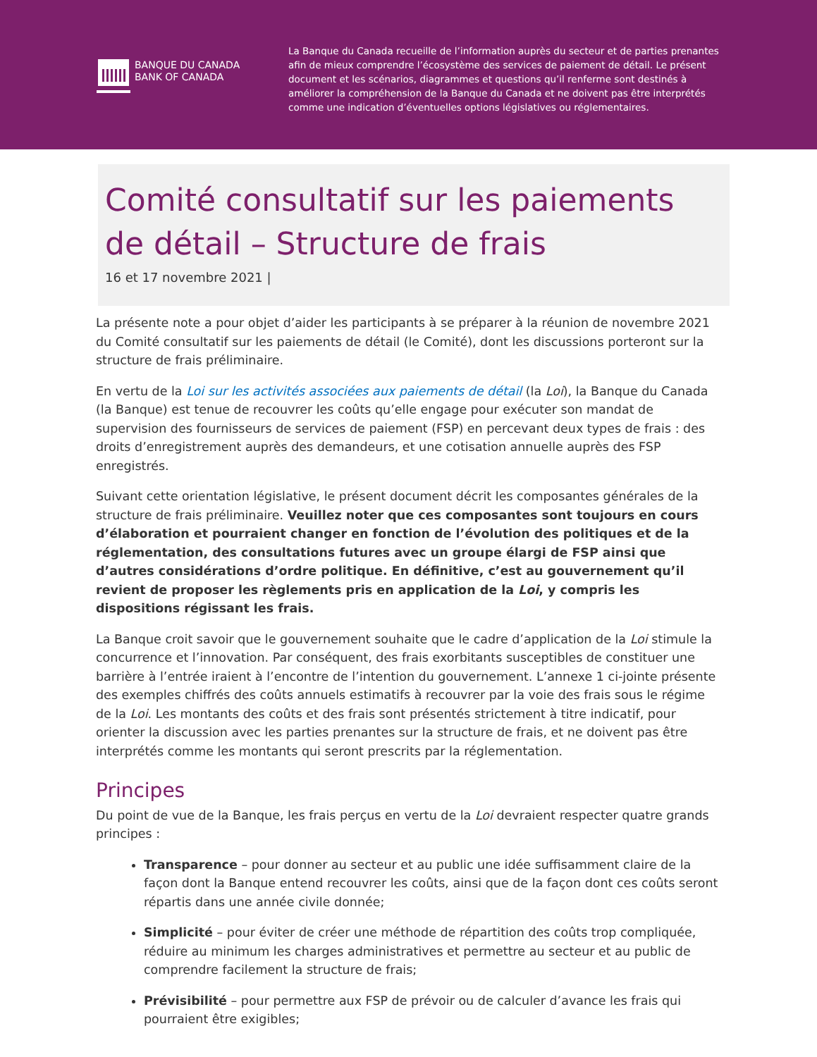BANQUE DU CANADA
BANK OF CANADA
La Banque du Canada recueille de l’information auprès du secteur et de parties prenantes afin de mieux comprendre l’écosystème des services de paiement de détail. Le présent document et les scénarios, diagrammes et questions qu’il renferme sont destinés à améliorer la compré­hension de la Banque du Canada et ne doivent pas être interprétés comme une indication d’éventuelles options législatives ou réglementaires.
Comité consultatif sur les paiements de détail – Structure de frais
16 et 17 novembre 2021 |
La présente note a pour objet d’aider les participants à se préparer à la réunion de novembre 2021 du Comité consultatif sur les paiements de détail (le Comité), dont les discussions porteront sur la structure de frais préliminaire.
En vertu de la Loi sur les activités associées aux paiements de détail (la Loi), la Banque du Canada (la Banque) est tenue de recouvrer les coûts qu’elle engage pour exécuter son mandat de supervision des fournisseurs de services de paiement (FSP) en percevant deux types de frais : des droits d’enregistrement auprès des demandeurs, et une cotisation annuelle auprès des FSP enregistrés.
Suivant cette orientation législative, le présent document décrit les composantes générales de la structure de frais préliminaire. Veuillez noter que ces composantes sont toujours en cours d’élaboration et pourraient changer en fonction de l’évolution des politiques et de la réglementation, des consultations futures avec un groupe élargi de FSP ainsi que d’autres considérations d’ordre politique. En définitive, c’est au gouvernement qu’il revient de proposer les règlements pris en application de la Loi, y compris les dispositions régissant les frais.
La Banque croit savoir que le gouvernement souhaite que le cadre d’application de la Loi stimule la concurrence et l’innovation. Par conséquent, des frais exorbitants susceptibles de constituer une barrière à l’entrée iraient à l’encontre de l’intention du gouvernement. L’annexe 1 ci-jointe présente des exemples chiffrés des coûts annuels estimatifs à recouvrer par la voie des frais sous le régime de la Loi. Les montants des coûts et des frais sont présentés strictement à titre indicatif, pour orienter la discussion avec les parties prenantes sur la structure de frais, et ne doivent pas être interprétés comme les montants qui seront prescrits par la réglementation.
Principes
Du point de vue de la Banque, les frais perçus en vertu de la Loi devraient respecter quatre grands principes :
Transparence – pour donner au secteur et au public une idée suffisamment claire de la façon dont la Banque entend recouvrer les coûts, ainsi que de la façon dont ces coûts seront répartis dans une année civile donnée;
Simplicité – pour éviter de créer une méthode de répartition des coûts trop compliquée, réduire au minimum les charges administratives et permettre au secteur et au public de comprendre facilement la structure de frais;
Prévisibilité – pour permettre aux FSP de prévoir ou de calculer d’avance les frais qui pourraient être exigibles;